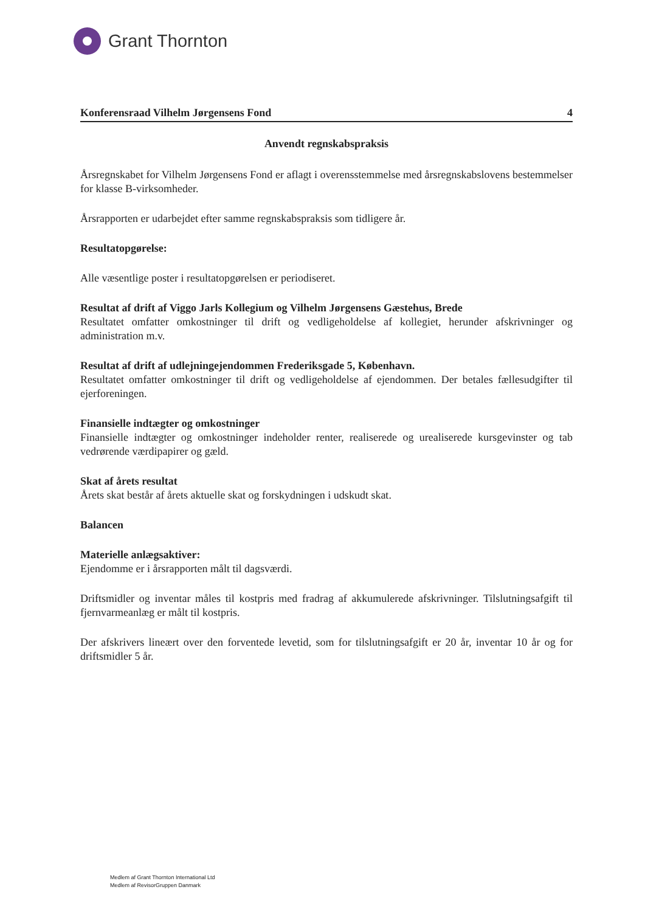Grant Thornton
Konferensraad Vilhelm Jørgensens Fond 4
Anvendt regnskabspraksis
Årsregnskabet for Vilhelm Jørgensens Fond er aflagt i overensstemmelse med årsregnskabslovens bestemmelser for klasse B-virksomheder.
Årsrapporten er udarbejdet efter samme regnskabspraksis som tidligere år.
Resultatopgørelse:
Alle væsentlige poster i resultatopgørelsen er periodiseret.
Resultat af drift af Viggo Jarls Kollegium og Vilhelm Jørgensens Gæstehus, Brede
Resultatet omfatter omkostninger til drift og vedligeholdelse af kollegiet, herunder afskrivninger og administration m.v.
Resultat af drift af udlejningejendommen Frederiksgade 5, København.
Resultatet omfatter omkostninger til drift og vedligeholdelse af ejendommen. Der betales fællesudgifter til ejerforeningen.
Finansielle indtægter og omkostninger
Finansielle indtægter og omkostninger indeholder renter, realiserede og urealiserede kursgevinster og tab vedrørende værdipapirer og gæld.
Skat af årets resultat
Årets skat består af årets aktuelle skat og forskydningen i udskudt skat.
Balancen
Materielle anlægsaktiver:
Ejendomme er i årsrapporten målt til dagsværdi.
Driftsmidler og inventar måles til kostpris med fradrag af akkumulerede afskrivninger. Tilslutningsafgift til fjernvarmeanlæg er målt til kostpris.
Der afskrivers lineært over den forventede levetid, som for tilslutningsafgift er 20 år, inventar 10 år og for driftsmidler 5 år.
Medlem af Grant Thornton International Ltd
Medlem af RevisorGruppen Danmark